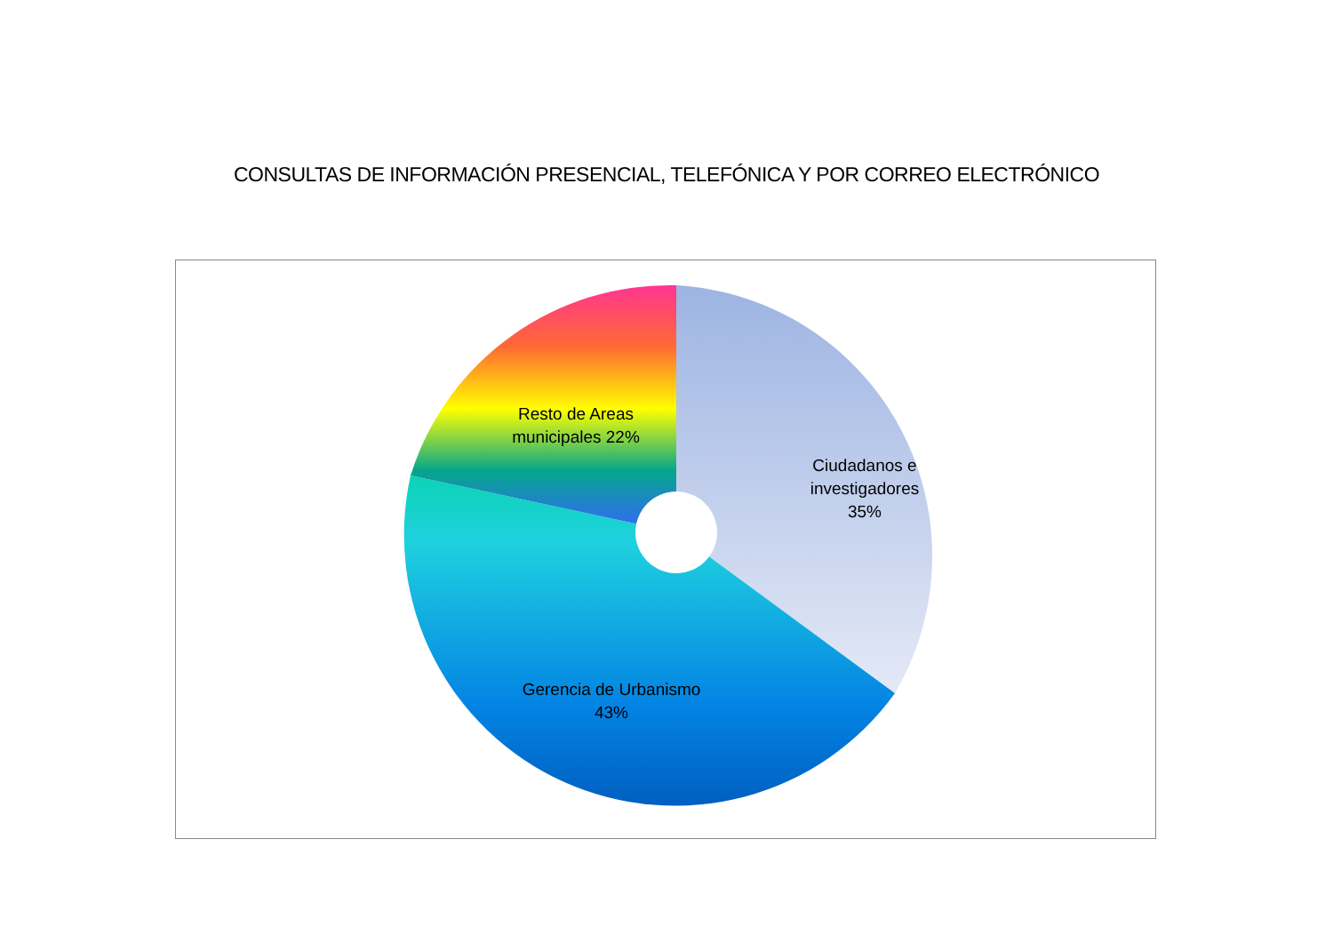CONSULTAS DE INFORMACIÓN PRESENCIAL, TELEFÓNICA Y POR CORREO ELECTRÓNICO
Resto de Areas municipales 22%
Ciudadanos e investigadores 35%
Gerencia de Urbanismo 43%